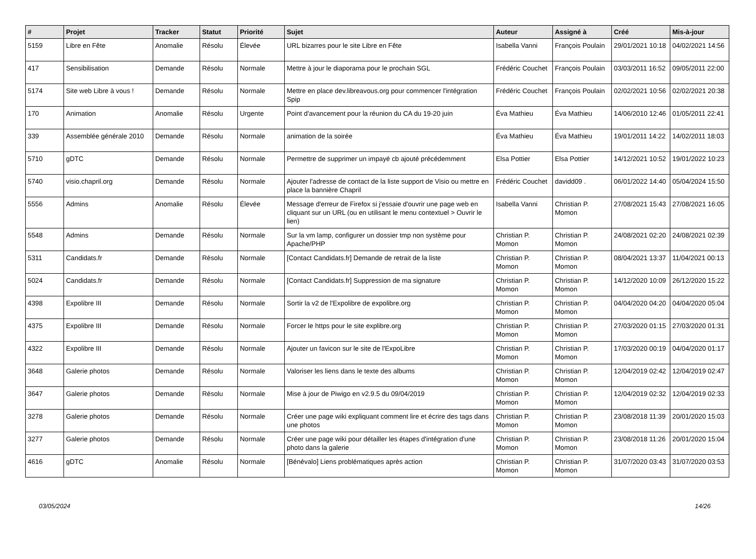| # | Projet | Tracker | Statut | Priorité | Sujet | Auteur | Assigné à | Créé | Mis-à-jour |
| --- | --- | --- | --- | --- | --- | --- | --- | --- | --- |
| 5159 | Libre en Fête | Anomalie | Résolu | Élevée | URL bizarres pour le site Libre en Fête | Isabella Vanni | François Poulain | 29/01/2021 10:18 | 04/02/2021 14:56 |
| 417 | Sensibilisation | Demande | Résolu | Normale | Mettre à jour le diaporama pour le prochain SGL | Frédéric Couchet | François Poulain | 03/03/2011 16:52 | 09/05/2011 22:00 |
| 5174 | Site web Libre à vous ! | Demande | Résolu | Normale | Mettre en place dev.libreavous.org pour commencer l'intégration Spip | Frédéric Couchet | François Poulain | 02/02/2021 10:56 | 02/02/2021 20:38 |
| 170 | Animation | Anomalie | Résolu | Urgente | Point d'avancement pour la réunion du CA du 19-20 juin | Éva Mathieu | Éva Mathieu | 14/06/2010 12:46 | 01/05/2011 22:41 |
| 339 | Assemblée générale 2010 | Demande | Résolu | Normale | animation de la soirée | Éva Mathieu | Éva Mathieu | 19/01/2011 14:22 | 14/02/2011 18:03 |
| 5710 | gDTC | Demande | Résolu | Normale | Permettre de supprimer un impayé cb ajouté précédemment | Elsa Pottier | Elsa Pottier | 14/12/2021 10:52 | 19/01/2022 10:23 |
| 5740 | visio.chapril.org | Demande | Résolu | Normale | Ajouter l'adresse de contact de la liste support de Visio ou mettre en place la bannière Chapril | Frédéric Couchet | davidd09 . | 06/01/2022 14:40 | 05/04/2024 15:50 |
| 5556 | Admins | Anomalie | Résolu | Élevée | Message d'erreur de Firefox si j'essaie d'ouvrir une page web en cliquant sur un URL (ou en utilisant le menu contextuel > Ouvrir le lien) | Isabella Vanni | Christian P. Momon | 27/08/2021 15:43 | 27/08/2021 16:05 |
| 5548 | Admins | Demande | Résolu | Normale | Sur la vm lamp, configurer un dossier tmp non système pour Apache/PHP | Christian P. Momon | Christian P. Momon | 24/08/2021 02:20 | 24/08/2021 02:39 |
| 5311 | Candidats.fr | Demande | Résolu | Normale | [Contact Candidats.fr] Demande de retrait de la liste | Christian P. Momon | Christian P. Momon | 08/04/2021 13:37 | 11/04/2021 00:13 |
| 5024 | Candidats.fr | Demande | Résolu | Normale | [Contact Candidats.fr] Suppression de ma signature | Christian P. Momon | Christian P. Momon | 14/12/2020 10:09 | 26/12/2020 15:22 |
| 4398 | Expolibre III | Demande | Résolu | Normale | Sortir la v2 de l'Expolibre de expolibre.org | Christian P. Momon | Christian P. Momon | 04/04/2020 04:20 | 04/04/2020 05:04 |
| 4375 | Expolibre III | Demande | Résolu | Normale | Forcer le https pour le site explibre.org | Christian P. Momon | Christian P. Momon | 27/03/2020 01:15 | 27/03/2020 01:31 |
| 4322 | Expolibre III | Demande | Résolu | Normale | Ajouter un favicon sur le site de l'ExpoLibre | Christian P. Momon | Christian P. Momon | 17/03/2020 00:19 | 04/04/2020 01:17 |
| 3648 | Galerie photos | Demande | Résolu | Normale | Valoriser les liens dans le texte des albums | Christian P. Momon | Christian P. Momon | 12/04/2019 02:42 | 12/04/2019 02:47 |
| 3647 | Galerie photos | Demande | Résolu | Normale | Mise à jour de Piwigo en v2.9.5 du 09/04/2019 | Christian P. Momon | Christian P. Momon | 12/04/2019 02:32 | 12/04/2019 02:33 |
| 3278 | Galerie photos | Demande | Résolu | Normale | Créer une page wiki expliquant comment lire et écrire des tags dans une photos | Christian P. Momon | Christian P. Momon | 23/08/2018 11:39 | 20/01/2020 15:03 |
| 3277 | Galerie photos | Demande | Résolu | Normale | Créer une page wiki pour détailler les étapes d'intégration d'une photo dans la galerie | Christian P. Momon | Christian P. Momon | 23/08/2018 11:26 | 20/01/2020 15:04 |
| 4616 | gDTC | Anomalie | Résolu | Normale | [Bénévalo] Liens problématiques après action | Christian P. Momon | Christian P. Momon | 31/07/2020 03:43 | 31/07/2020 03:53 |
03/05/2024 14/26